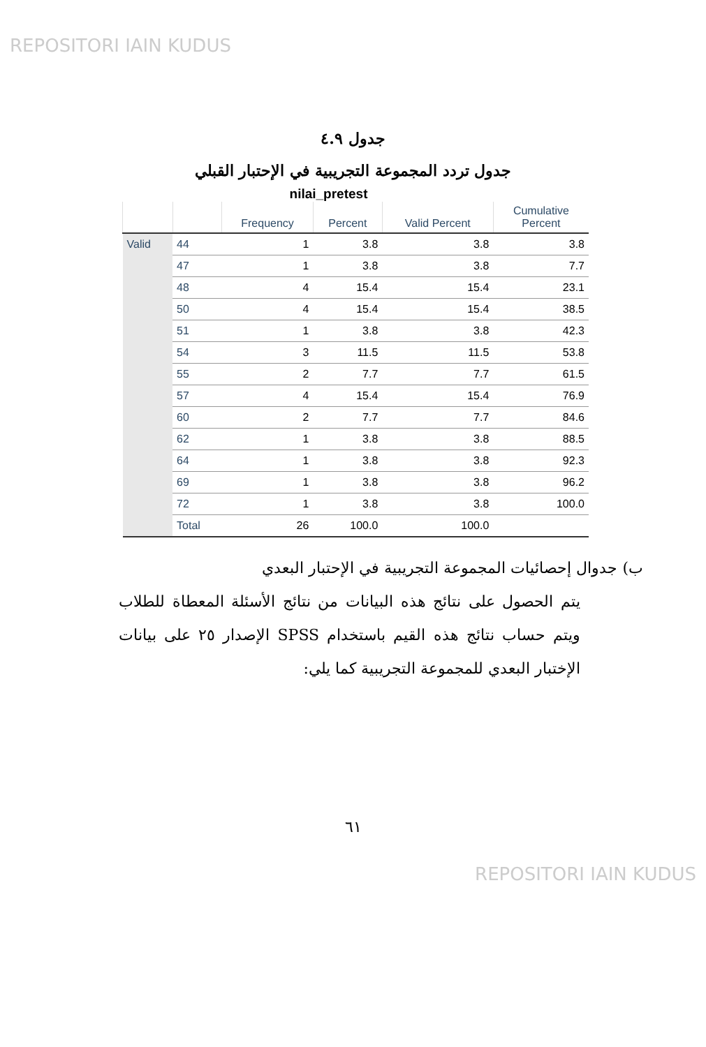REPOSITORI IAIN KUDUS
جدول ٤.٩
جدول تردد المجموعة التجريبية في الإحتبار القبلي
nilai_pretest
| | | Frequency | Percent | Valid Percent | Cumulative Percent |
| --- | --- | --- | --- | --- | --- |
| Valid | 44 | 1 | 3.8 | 3.8 | 3.8 |
| | 47 | 1 | 3.8 | 3.8 | 7.7 |
| | 48 | 4 | 15.4 | 15.4 | 23.1 |
| | 50 | 4 | 15.4 | 15.4 | 38.5 |
| | 51 | 1 | 3.8 | 3.8 | 42.3 |
| | 54 | 3 | 11.5 | 11.5 | 53.8 |
| | 55 | 2 | 7.7 | 7.7 | 61.5 |
| | 57 | 4 | 15.4 | 15.4 | 76.9 |
| | 60 | 2 | 7.7 | 7.7 | 84.6 |
| | 62 | 1 | 3.8 | 3.8 | 88.5 |
| | 64 | 1 | 3.8 | 3.8 | 92.3 |
| | 69 | 1 | 3.8 | 3.8 | 96.2 |
| | 72 | 1 | 3.8 | 3.8 | 100.0 |
| | Total | 26 | 100.0 | 100.0 | |
ب) جدوال إحصائيات المجموعة التجريبية في الإحتبار البعدي
يتم الحصول على نتائج هذه البيانات من نتائج الأسئلة المعطاة للطلاب ويتم حساب نتائج هذه القيم باستخدام SPSS الإصدار ٢٥ على بيانات الإختبار البعدي للمجموعة التجريبية كما يلي:
٦١
REPOSITORI IAIN KUDUS